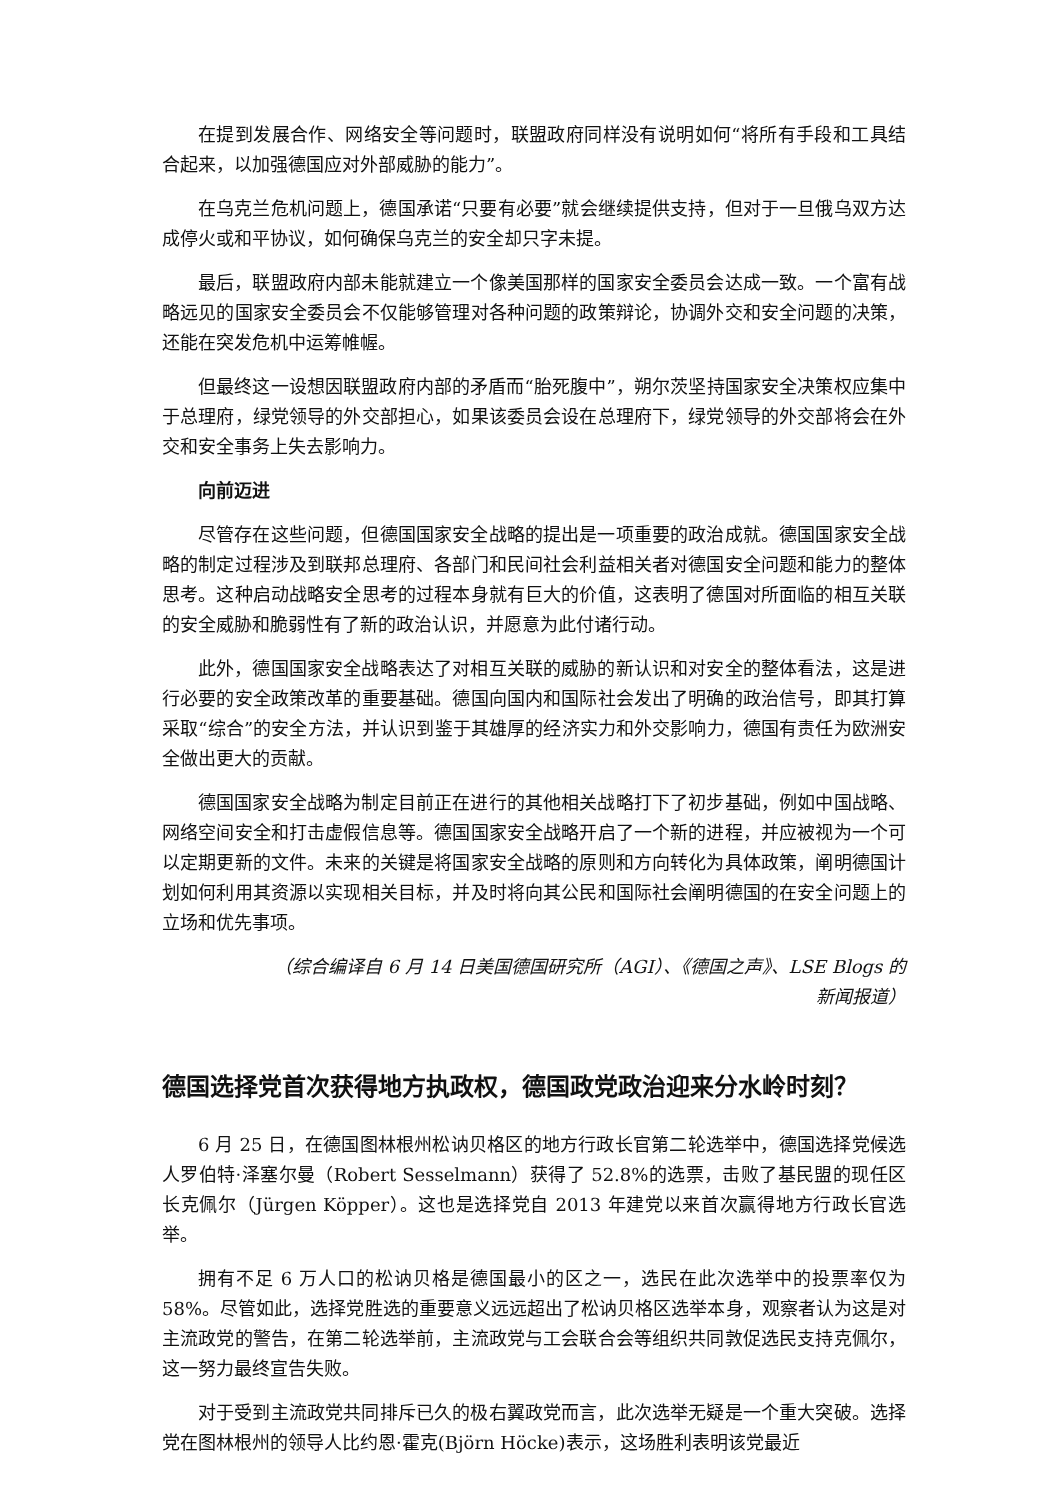在提到发展合作、网络安全等问题时，联盟政府同样没有说明如何“将所有手段和工具结合起来，以加强德国应对外部威胁的能力”。
在乌克兰危机问题上，德国承诺“只要有必要”就会继续提供支持，但对于一旦俄乌双方达成停火或和平协议，如何确保乌克兰的安全却只字未提。
最后，联盟政府内部未能就建立一个像美国那样的国家安全委员会达成一致。一个富有战略远见的国家安全委员会不仅能够管理对各种问题的政策辩论，协调外交和安全问题的决策，还能在突发危机中运筹帷幄。
但最终这一设想因联盟政府内部的矛盾而“胎死腹中”，朔尔茨坚持国家安全决策权应集中于总理府，绿党领导的外交部担心，如果该委员会设在总理府下，绿党领导的外交部将会在外交和安全事务上失去影响力。
向前迈进
尽管存在这些问题，但德国国家安全战略的提出是一项重要的政治成就。德国国家安全战略的制定过程涉及到联邦总理府、各部门和民间社会利益相关者对德国安全问题和能力的整体思考。这种启动战略安全思考的过程本身就有巨大的价值，这表明了德国对所面临的相互关联的安全威胁和脆弱性有了新的政治认识，并愿意为此付诸行动。
此外，德国国家安全战略表达了对相互关联的威胁的新认识和对安全的整体看法，这是进行必要的安全政策改革的重要基础。德国向国内和国际社会发出了明确的政治信号，即其打算采取“综合”的安全方法，并认识到鉴于其雄厚的经济实力和外交影响力，德国有责任为欧洲安全做出更大的贡献。
德国国家安全战略为制定目前正在进行的其他相关战略打下了初步基础，例如中国战略、网络空间安全和打击虚假信息等。德国国家安全战略开启了一个新的进程，并应被视为一个可以定期更新的文件。未来的关键是将国家安全战略的原则和方向转化为具体政策，阐明德国计划如何利用其资源以实现相关目标，并及时将向其公民和国际社会阐明德国的在安全问题上的立场和优先事项。
（综合编译自 6 月 14 日美国德国研究所（AGI）、《德国之声》、LSE Blogs 的
新闻报道）
德国选择党首次获得地方执政权，德国政党政治迎来分水岭时刻？
6 月 25 日，在德国图林根州松讷贝格区的地方行政长官第二轮选举中，德国选择党候选人罗伯特·泽塞尔曼（Robert Sesselmann）获得了 52.8%的选票，击败了基民盟的现任区长克佩尔（Jürgen Köpper）。这也是选择党自 2013 年建党以来首次赢得地方行政长官选举。
拥有不足 6 万人口的松讷贝格是德国最小的区之一，选民在此次选举中的投票率仅为 58%。尽管如此，选择党胜选的重要意义远远超出了松讷贝格区选举本身，观察者认为这是对主流政党的警告，在第二轮选举前，主流政党与工会联合会等组织共同敦促选民支持克佩尔，这一努力最终宣告失败。
对于受到主流政党共同排斥已久的极右翼政党而言，此次选举无疑是一个重大突破。选择党在图林根州的领导人比约恩·霍克(Björn Höcke)表示，这场胜利表明该党最近